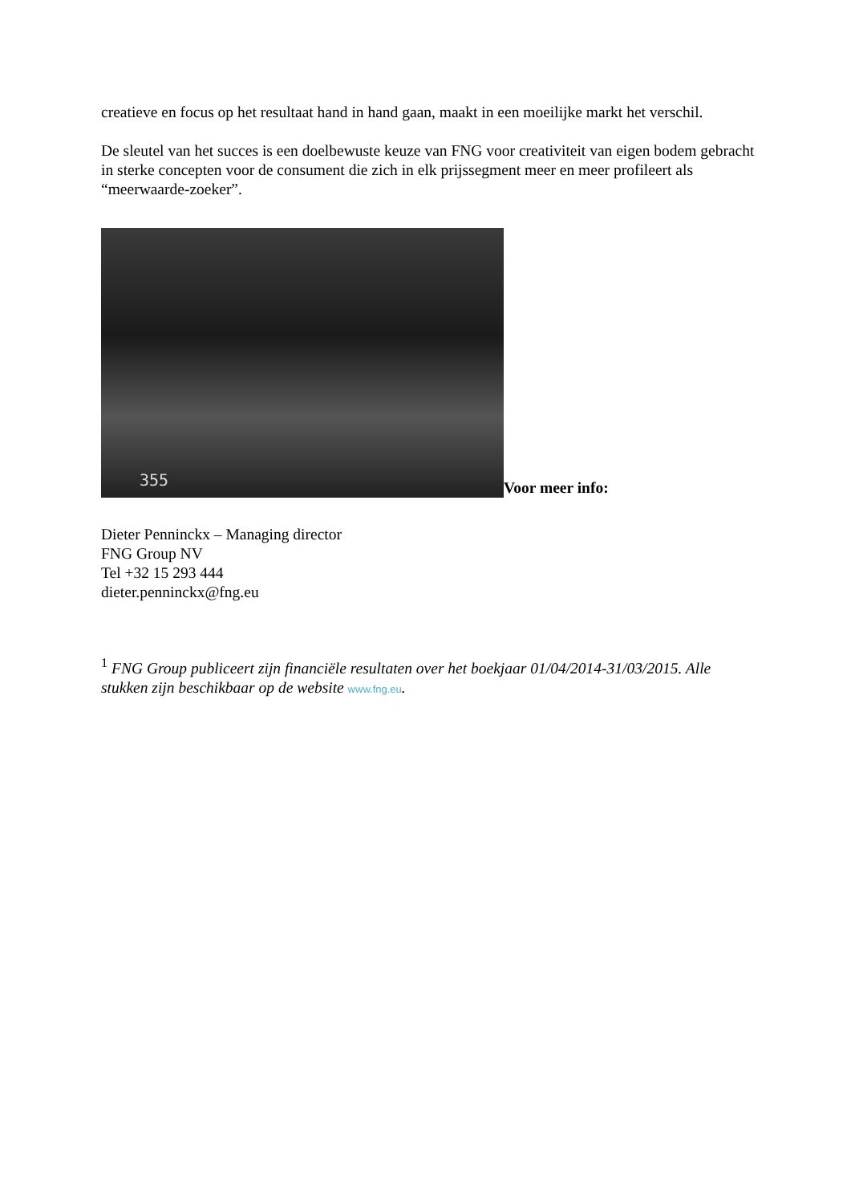creatieve en focus op het resultaat hand in hand gaan, maakt in een moeilijke markt het verschil.
De sleutel van het succes is een doelbewuste keuze van FNG voor creativiteit van eigen bodem gebracht in sterke concepten voor de consument die zich in elk prijssegment meer en meer profileert als “meerwaarde-zoeker”.
355
Voor meer info:
Dieter Penninckx – Managing director
FNG Group NV
Tel +32 15 293 444
dieter.penninckx@fng.eu
<sup>1</sup> FNG Group publiceert zijn financiële resultaten over het boekjaar 01/04/2014-31/03/2015. Alle stukken zijn beschikbaar op de website www.fng.eu.